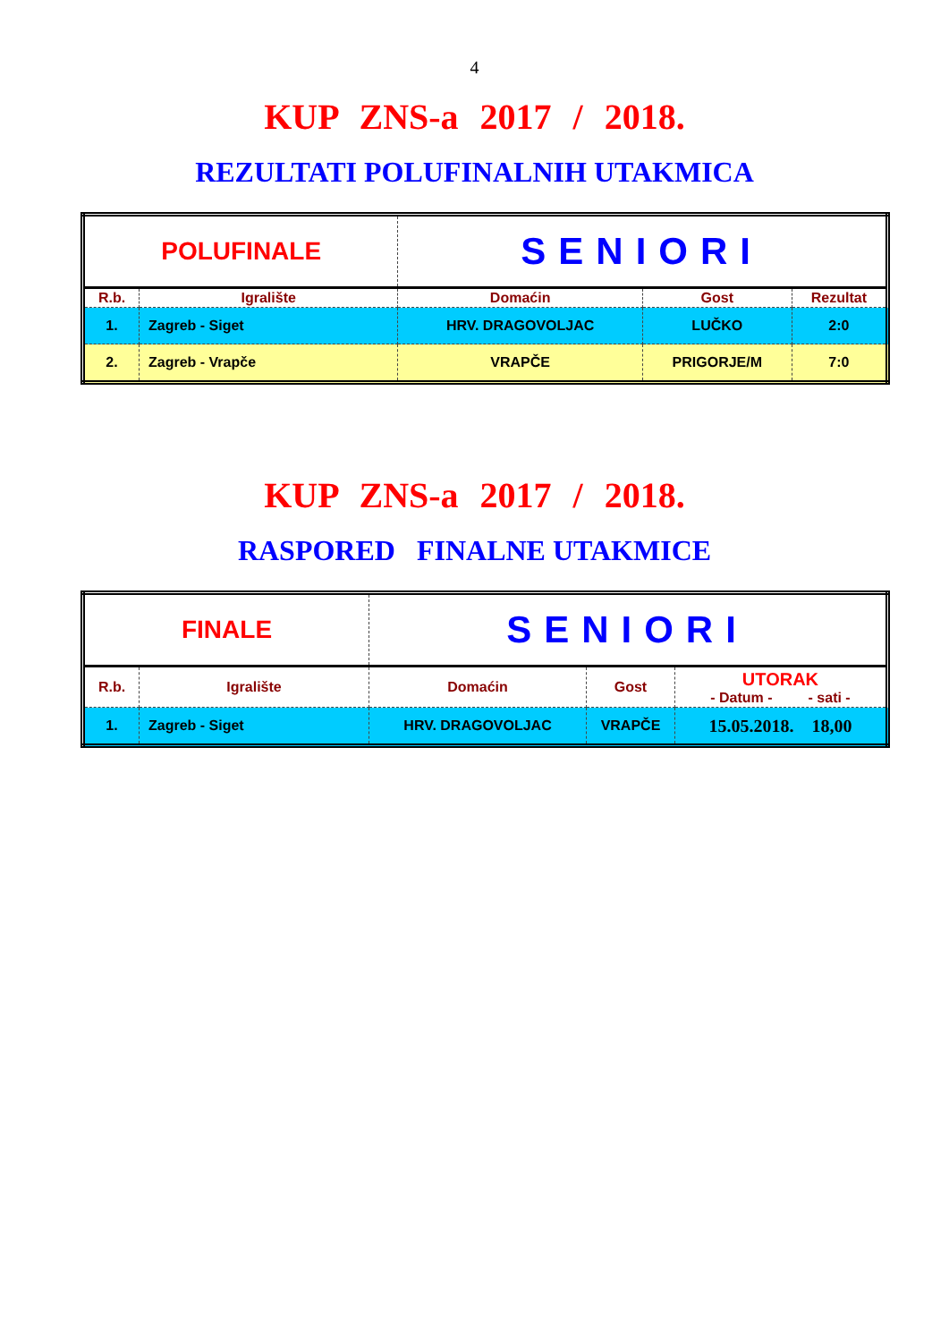4
KUP ZNS-a 2017 / 2018.
REZULTATI POLUFINALNIH UTAKMICA
| POLUFINALE | | SENIORI | | |
| R.b. | Igralište | Domaćin | Gost | Rezultat |
| 1. | Zagreb - Siget | HRV. DRAGOVOLJAC | LUČKO | 2:0 |
| 2. | Zagreb - Vrapče | VRAPČE | PRIGORJE/M | 7:0 |
KUP ZNS-a 2017 / 2018.
RASPORED FINALNE UTAKMICE
| FINALE | | SENIORI | | |
| R.b. | Igralište | Domaćin | Gost | UTORAK - Datum - - sati - |
| 1. | Zagreb - Siget | HRV. DRAGOVOLJAC | VRAPČE | 15.05.2018. 18,00 |